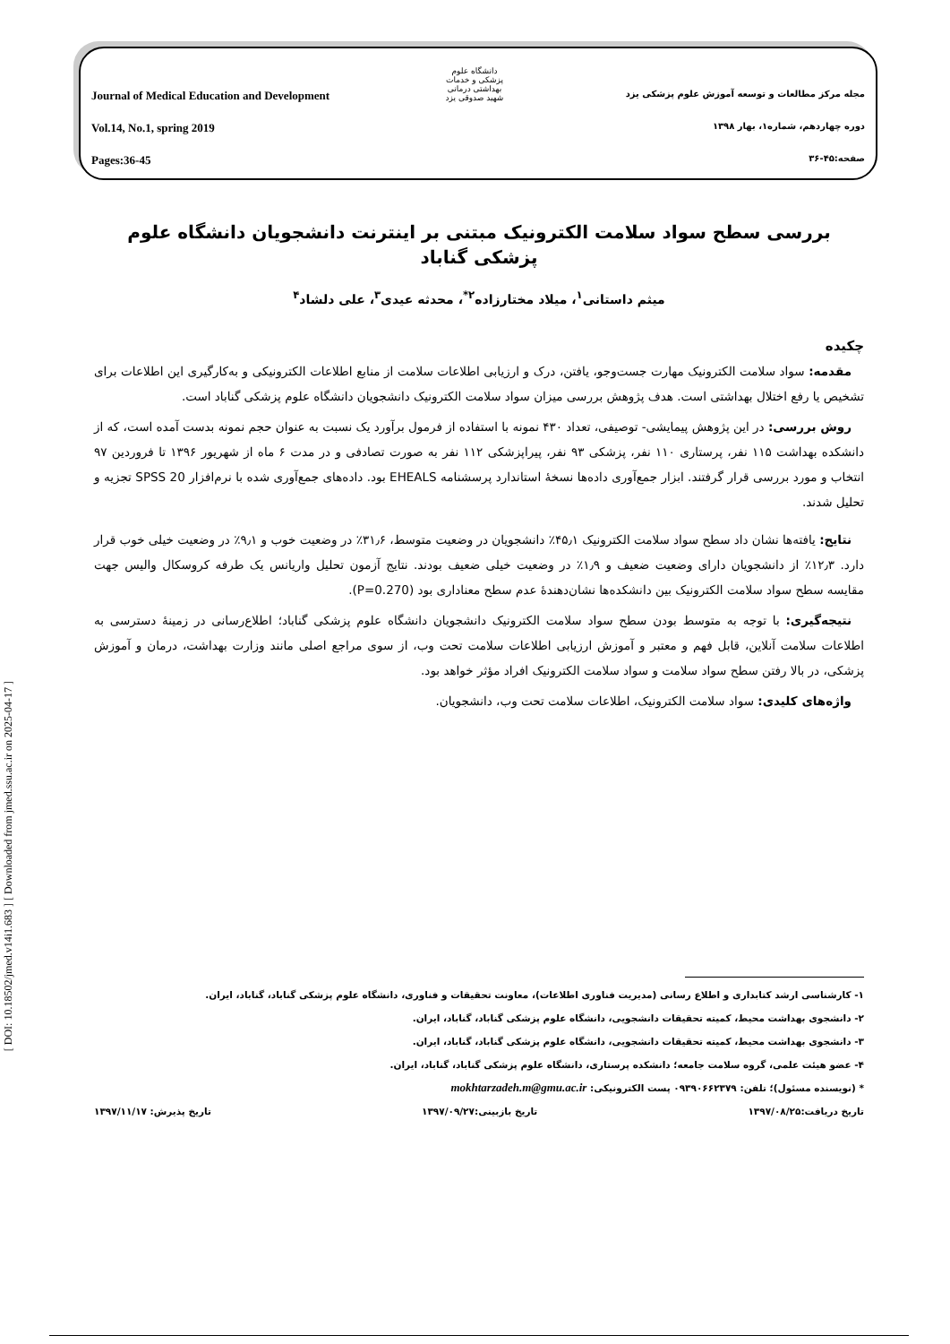[ DOI: 10.18502/jmed.v14i1.683 ] [ Downloaded from jmed.ssu.ac.ir on 2025-04-17 ]
Journal of Medical Education and Development مجله مرکز مطالعات و توسعه آموزش علوم پزشکی یزد
Vol.14, No.1, spring 2019 دوره چهاردهم، شماره۱، بهار ۱۳۹۸
Pages:36-45 صفحه:۴۵-۳۶
دانشگاه علوم پزشکی و خدمات بهداشتی درمانی شهید صدوقی یزد
بررسی سطح سواد سلامت الکترونیک مبتنی بر اینترنت دانشجویان دانشگاه علوم پزشکی گناباد
میثم داستانی<sup>۱</sup>، میلاد مختارزاده<sup>۲*</sup>، محدثه عیدی<sup>۳</sup>، علی دلشاد<sup>۴</sup>
چکیده
مقدمه: سواد سلامت الکترونیک مهارت جست‌وجو، یافتن، درک و ارزیابی اطلاعات سلامت از منابع اطلاعات الکترونیکی و به‌کارگیری این اطلاعات برای تشخیص یا رفع اختلال بهداشتی است. هدف پژوهش بررسی میزان سواد سلامت الکترونیک دانشجویان دانشگاه علوم پزشکی گناباد است.
روش بررسی: در این پژوهش پیمایشی- توصیفی، تعداد ۴۳۰ نمونه با استفاده از فرمول برآورد یک نسبت به عنوان حجم نمونه بدست آمده است، که از دانشکده بهداشت ۱۱۵ نفر، پرستاری ۱۱۰ نفر، پزشکی ۹۳ نفر، پیراپزشکی ۱۱۲ نفر به صورت تصادفی و در مدت ۶ ماه از شهریور ۱۳۹۶ تا فروردین ۹۷ انتخاب و مورد بررسی قرار گرفتند. ابزار جمع‌آوری داده‌ها نسخهٔ استاندارد پرسشنامه EHEALS بود. داده‌های جمع‌آوری شده با نرم‌افزار SPSS 20 تجزیه و تحلیل شدند.
نتایج: یافته‌ها نشان داد سطح سواد سلامت الکترونیک ۴۵٫۱٪ دانشجویان در وضعیت متوسط، ۳۱٫۶٪ در وضعیت خوب و ۹٫۱٪ در وضعیت خیلی خوب قرار دارد. ۱۲٫۳٪ از دانشجویان دارای وضعیت ضعیف و ۱٫۹٪ در وضعیت خیلی ضعیف بودند. نتایج آزمون تحلیل واریانس یک طرفه کروسکال والیس جهت مقایسه سطح سواد سلامت الکترونیک بین دانشکده‌ها نشان‌دهندهٔ عدم سطح معناداری بود (P=0.270).
نتیجه‌گیری: با توجه به متوسط بودن سطح سواد سلامت الکترونیک دانشجویان دانشگاه علوم پزشکی گناباد؛ اطلاع‌رسانی در زمینهٔ دسترسی به اطلاعات سلامت آنلاین، قابل فهم و معتبر و آموزش ارزیابی اطلاعات سلامت تحت وب، از سوی مراجع اصلی مانند وزارت بهداشت، درمان و آموزش پزشکی، در بالا رفتن سطح سواد سلامت و سواد سلامت الکترونیک افراد مؤثر خواهد بود.
واژه‌های کلیدی: سواد سلامت الکترونیک، اطلاعات سلامت تحت وب، دانشجویان.
۱- کارشناسی ارشد کتابداری و اطلاع رسانی (مدیریت فناوری اطلاعات)، معاونت تحقیقات و فناوری، دانشگاه علوم پزشکی گناباد، گناباد، ایران.
۲- دانشجوی بهداشت محیط، کمیته تحقیقات دانشجویی، دانشگاه علوم پزشکی گناباد، گناباد، ایران.
۳- دانشجوی بهداشت محیط، کمیته تحقیقات دانشجویی، دانشگاه علوم پزشکی گناباد، گناباد، ایران.
۴- عضو هیئت علمی، گروه سلامت جامعه؛ دانشکده پرستاری، دانشگاه علوم پزشکی گناباد، گناباد، ایران.
* (نویسنده مسئول)؛ تلفن: ۰۹۳۹۰۶۶۲۳۷۹ پست الکترونیکی: mokhtarzadeh.m@gmu.ac.ir
تاریخ دریافت:۱۳۹۷/۰۸/۲۵ تاریخ بازبینی:۱۳۹۷/۰۹/۲۷ تاریخ پذیرش: ۱۳۹۷/۱۱/۱۷